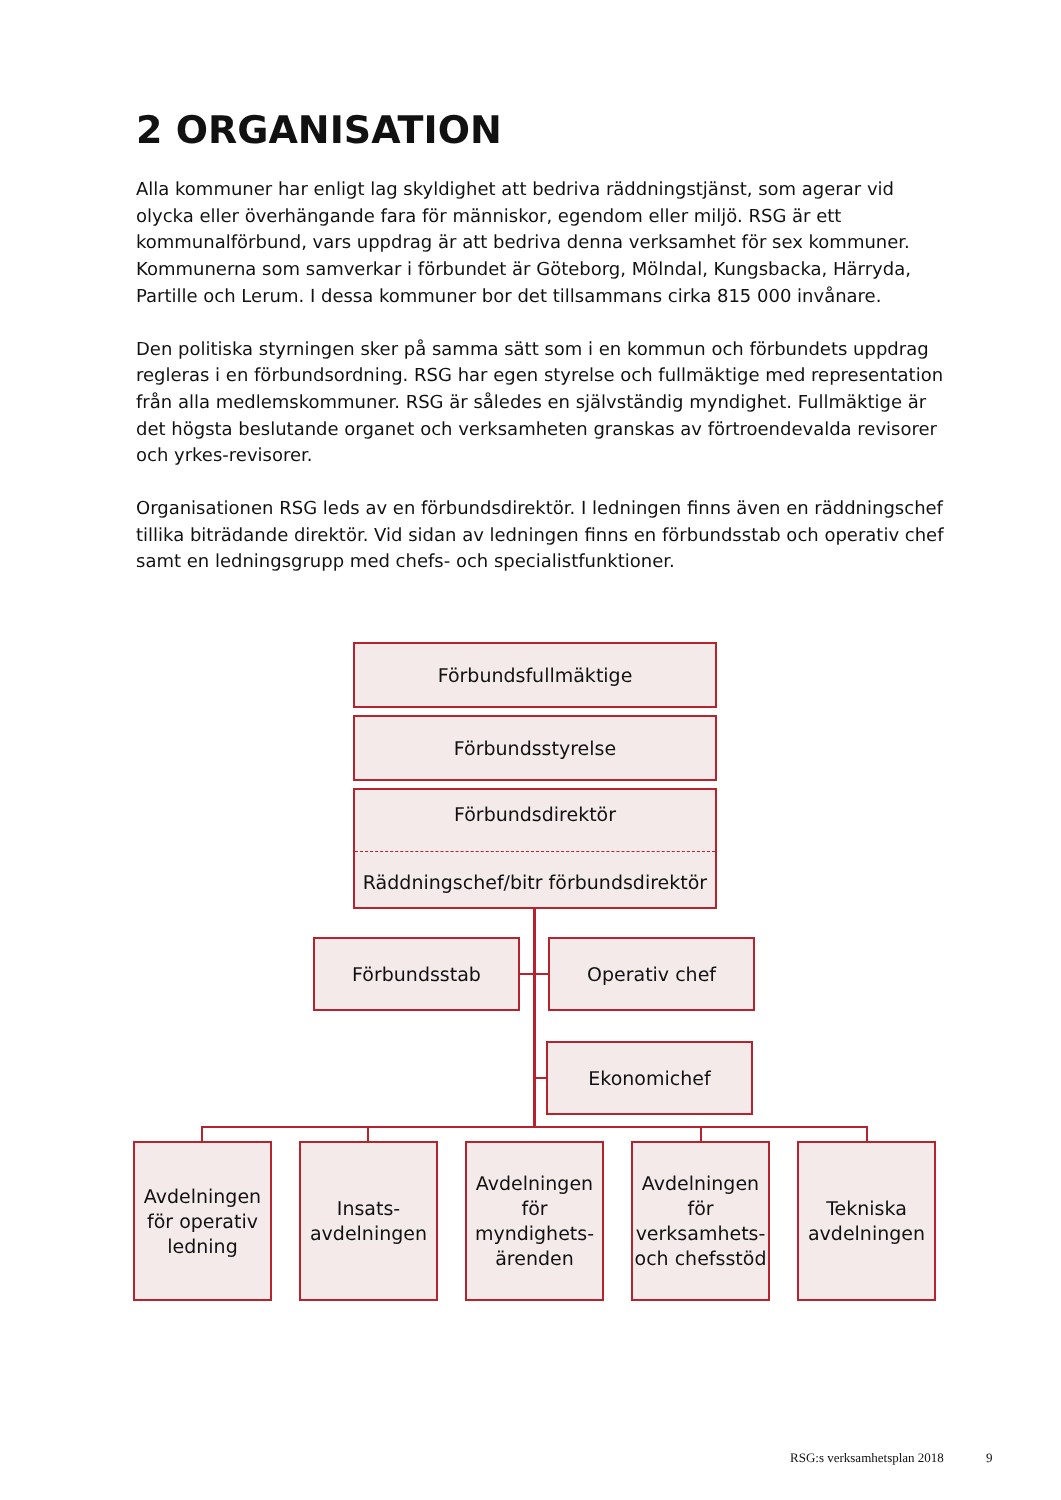2 ORGANISATION
Alla kommuner har enligt lag skyldighet att bedriva räddningstjänst, som agerar vid olycka eller överhängande fara för människor, egendom eller miljö. RSG är ett kommunalförbund, vars uppdrag är att bedriva denna verksamhet för sex kommuner. Kommunerna som samverkar i förbundet är Göteborg, Mölndal, Kungsbacka, Härryda, Partille och Lerum. I dessa kommuner bor det tillsammans cirka 815 000 invånare.
Den politiska styrningen sker på samma sätt som i en kommun och förbundets uppdrag regleras i en förbundsordning. RSG har egen styrelse och fullmäktige med representation från alla medlemskommuner. RSG är således en självständig myndighet. Fullmäktige är det högsta beslutande organet och verksamheten granskas av förtroendevalda revisorer och yrkes-revisorer.
Organisationen RSG leds av en förbundsdirektör. I ledningen finns även en räddningschef tillika biträdande direktör. Vid sidan av ledningen finns en förbundsstab och operativ chef samt en ledningsgrupp med chefs- och specialistfunktioner.
Förbundsfullmäktige
Förbundsstyrelse
Förbundsdirektör
Räddningschef/bitr förbundsdirektör
Förbundsstab Operativ chef
Ekonomichef
Avdelningen för operativ ledning
Insats-
avdelningen
Avdelningen för myndighets-ärenden
Avdelningen för verksamhets-och chefsstöd
Tekniska avdelningen
RSG:s verksamhetsplan 2018 9